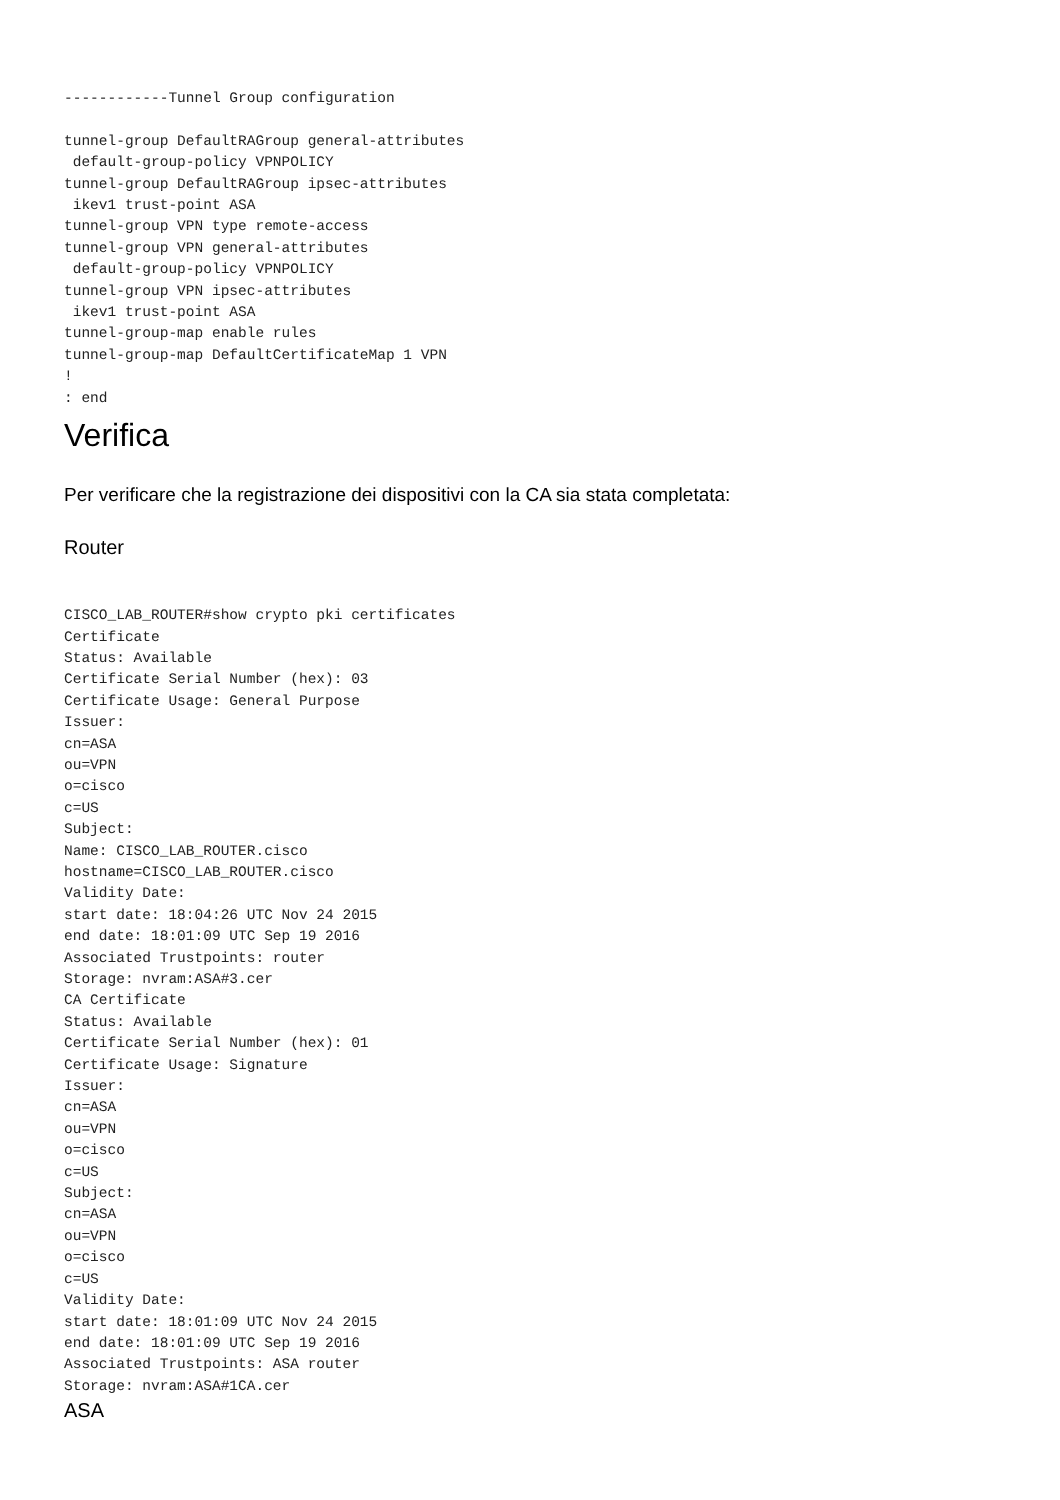------------Tunnel Group configuration

tunnel-group DefaultRAGroup general-attributes
 default-group-policy VPNPOLICY
tunnel-group DefaultRAGroup ipsec-attributes
 ikev1 trust-point ASA
tunnel-group VPN type remote-access
tunnel-group VPN general-attributes
 default-group-policy VPNPOLICY
tunnel-group VPN ipsec-attributes
 ikev1 trust-point ASA
tunnel-group-map enable rules
tunnel-group-map DefaultCertificateMap 1 VPN
!
: end
Verifica
Per verificare che la registrazione dei dispositivi con la CA sia stata completata:
Router
CISCO_LAB_ROUTER#show crypto pki certificates
Certificate
Status: Available
Certificate Serial Number (hex): 03
Certificate Usage: General Purpose
Issuer:
cn=ASA
ou=VPN
o=cisco
c=US
Subject:
Name: CISCO_LAB_ROUTER.cisco
hostname=CISCO_LAB_ROUTER.cisco
Validity Date:
start date: 18:04:26 UTC Nov 24 2015
end date: 18:01:09 UTC Sep 19 2016
Associated Trustpoints: router
Storage: nvram:ASA#3.cer
CA Certificate
Status: Available
Certificate Serial Number (hex): 01
Certificate Usage: Signature
Issuer:
cn=ASA
ou=VPN
o=cisco
c=US
Subject:
cn=ASA
ou=VPN
o=cisco
c=US
Validity Date:
start date: 18:01:09 UTC Nov 24 2015
end date: 18:01:09 UTC Sep 19 2016
Associated Trustpoints: ASA router
Storage: nvram:ASA#1CA.cer
ASA